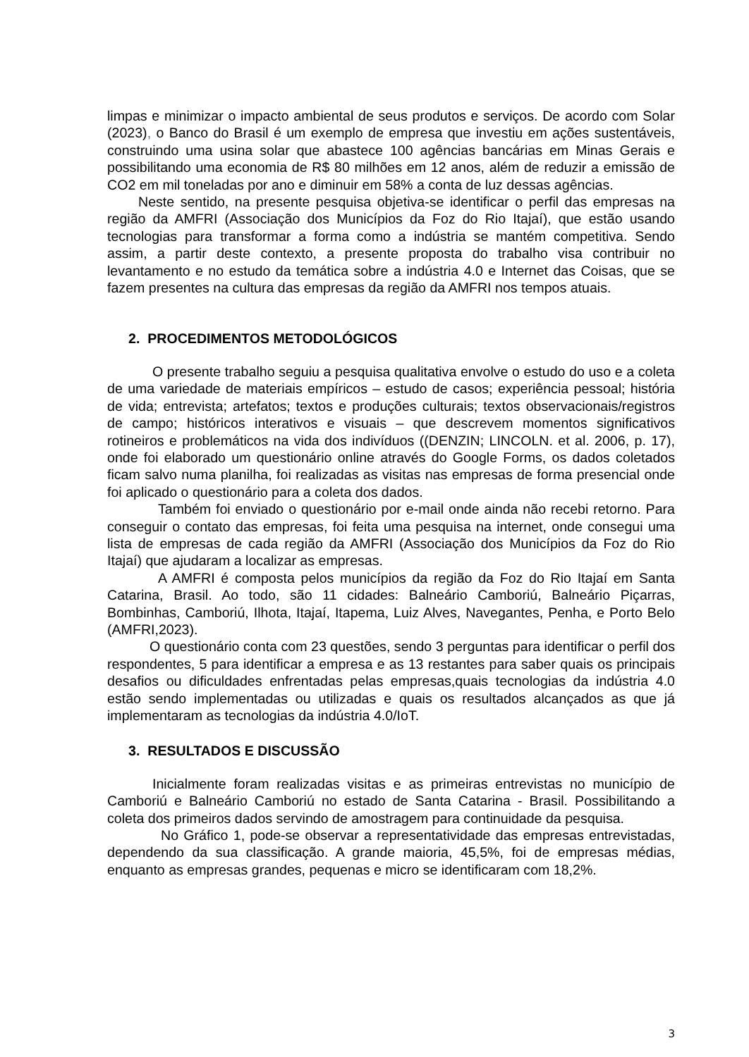limpas e minimizar o impacto ambiental de seus produtos e serviços. De acordo com Solar (2023), o Banco do Brasil é um exemplo de empresa que investiu em ações sustentáveis, construindo uma usina solar que abastece 100 agências bancárias em Minas Gerais e possibilitando uma economia de R$ 80 milhões em 12 anos, além de reduzir a emissão de CO2 em mil toneladas por ano e diminuir em 58% a conta de luz dessas agências.
Neste sentido, na presente pesquisa objetiva-se identificar o perfil das empresas na região da AMFRI (Associação dos Municípios da Foz do Rio Itajaí), que estão usando tecnologias para transformar a forma como a indústria se mantém competitiva. Sendo assim, a partir deste contexto, a presente proposta do trabalho visa contribuir no levantamento e no estudo da temática sobre a indústria 4.0 e Internet das Coisas, que se fazem presentes na cultura das empresas da região da AMFRI nos tempos atuais.
2. PROCEDIMENTOS METODOLÓGICOS
O presente trabalho seguiu a pesquisa qualitativa envolve o estudo do uso e a coleta de uma variedade de materiais empíricos – estudo de casos; experiência pessoal; história de vida; entrevista; artefatos; textos e produções culturais; textos observacionais/registros de campo; históricos interativos e visuais – que descrevem momentos significativos rotineiros e problemáticos na vida dos indivíduos ((DENZIN; LINCOLN. et al. 2006, p. 17), onde foi elaborado um questionário online através do Google Forms, os dados coletados ficam salvo numa planilha, foi realizadas as visitas nas empresas de forma presencial onde foi aplicado o questionário para a coleta dos dados.
Também foi enviado o questionário por e-mail onde ainda não recebi retorno. Para conseguir o contato das empresas, foi feita uma pesquisa na internet, onde consegui uma lista de empresas de cada região da AMFRI (Associação dos Municípios da Foz do Rio Itajaí) que ajudaram a localizar as empresas.
A AMFRI é composta pelos municípios da região da Foz do Rio Itajaí em Santa Catarina, Brasil. Ao todo, são 11 cidades: Balneário Camboriú, Balneário Piçarras, Bombinhas, Camboriú, Ilhota, Itajaí, Itapema, Luiz Alves, Navegantes, Penha, e Porto Belo (AMFRI,2023).
O questionário conta com 23 questões, sendo 3 perguntas para identificar o perfil dos respondentes, 5 para identificar a empresa e as 13 restantes para saber quais os principais desafios ou dificuldades enfrentadas pelas empresas,quais tecnologias da indústria 4.0 estão sendo implementadas ou utilizadas e quais os resultados alcançados as que já implementaram as tecnologias da indústria 4.0/IoT.
3. RESULTADOS E DISCUSSÃO
Inicialmente foram realizadas visitas e as primeiras entrevistas no município de Camboriú e Balneário Camboriú no estado de Santa Catarina - Brasil. Possibilitando a coleta dos primeiros dados servindo de amostragem para continuidade da pesquisa.
No Gráfico 1, pode-se observar a representatividade das empresas entrevistadas, dependendo da sua classificação. A grande maioria, 45,5%, foi de empresas médias, enquanto as empresas grandes, pequenas e micro se identificaram com 18,2%.
3